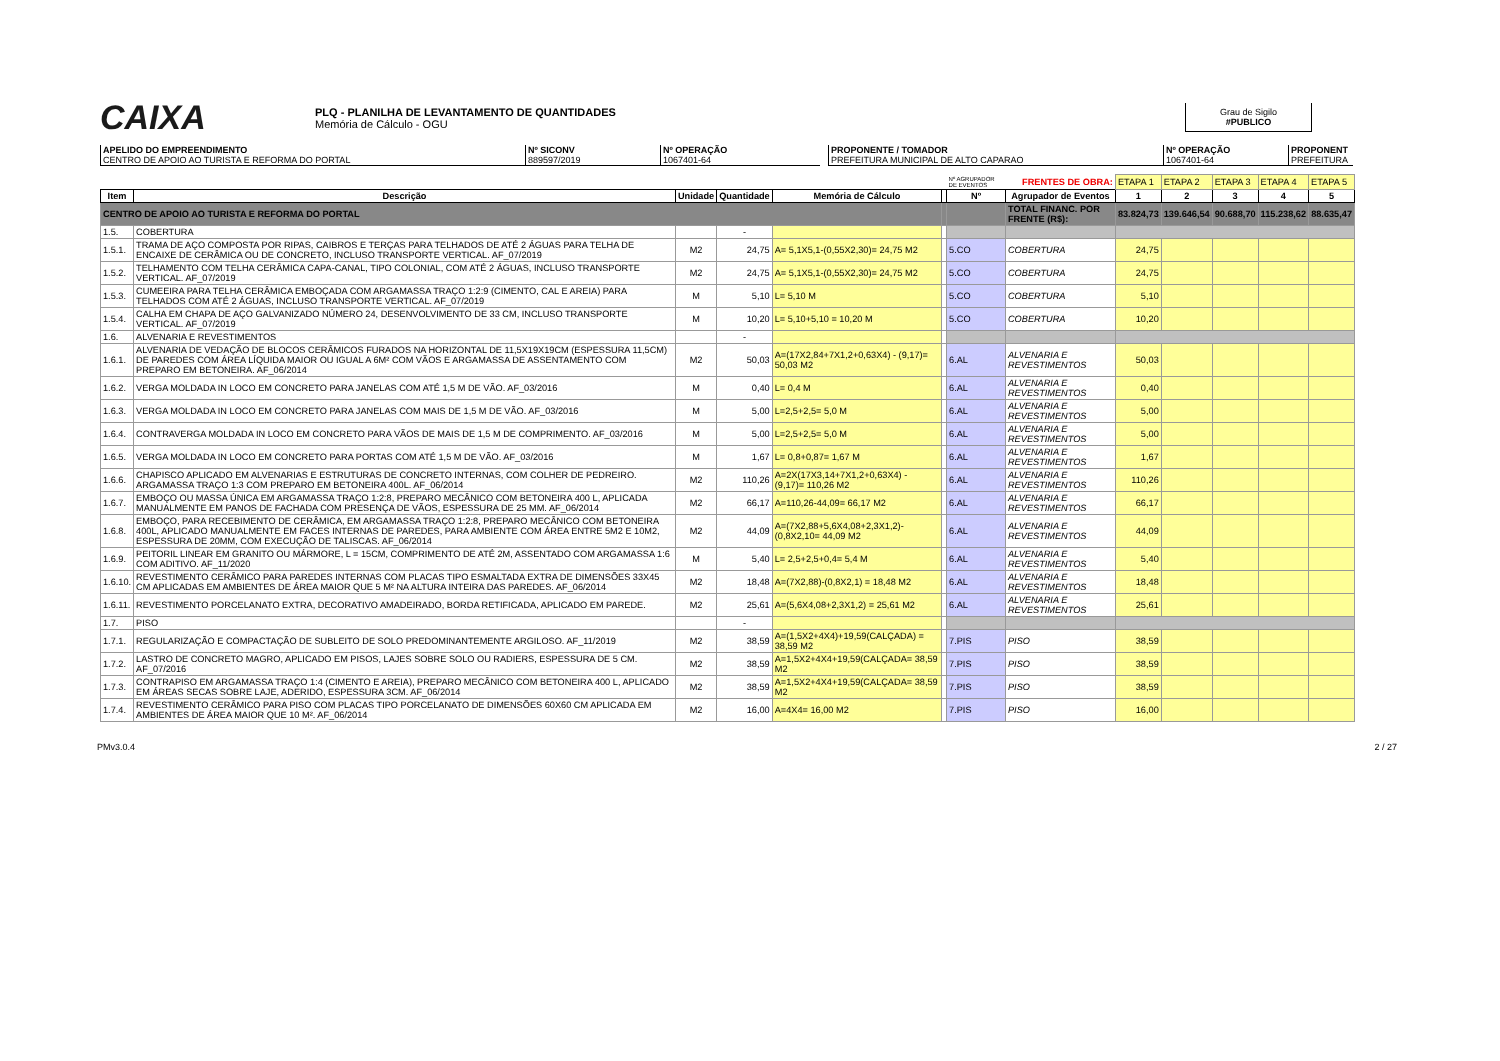CAIXA
PLQ - PLANILHA DE LEVANTAMENTO DE QUANTIDADES
Memória de Cálculo - OGU
Grau de Sigilo
#PUBLICO
APELIDO DO EMPREENDIMENTO
CENTRO DE APOIO AO TURISTA E REFORMA DO PORTAL
Nº SICONV
889597/2019
Nº OPERAÇÃO
1067401-64
PROPONENTE / TOMADOR
PREFEITURA MUNICIPAL DE ALTO CAPARAO
Nº OPERAÇÃO
1067401-64
PROPONENT
PREFEITURA
| | | | | | | Nº AGRUPADOR DE EVENTOS | FRENTES DE OBRA: | ETAPA 1 | ETAPA 2 | ETAPA 3 | ETAPA 4 | ETAPA 5 |
| Item | Descrição | Unidade | Quantidade | Memória de Cálculo | | Nº | Agrupador de Eventos | 1 | 2 | 3 | 4 | 5 |
| CENTRO DE APOIO AO TURISTA E REFORMA DO PORTAL | | | | | | | TOTAL FINANC. POR FRENTE (R$): | 83.824,73 | 139.646,54 | 90.688,70 | 115.238,62 | 88.635,47 |
| 1.5. | COBERTURA | | - | | | | | | | | | |
| 1.5.1. | TRAMA DE AÇO COMPOSTA POR RIPAS, CAIBROS E TERÇAS PARA TELHADOS DE ATÉ 2 ÁGUAS PARA TELHA DE ENCAIXE DE CERÂMICA OU DE CONCRETO, INCLUSO TRANSPORTE VERTICAL. AF_07/2019 | M2 | 24,75 | A= 5,1X5,1-(0,55X2,30)= 24,75 M2 | | 5.CO | COBERTURA | 24,75 | | | | |
| 1.5.2. | TELHAMENTO COM TELHA CERÂMICA CAPA-CANAL, TIPO COLONIAL, COM ATÉ 2 ÁGUAS, INCLUSO TRANSPORTE VERTICAL. AF_07/2019 | M2 | 24,75 | A= 5,1X5,1-(0,55X2,30)= 24,75 M2 | | 5.CO | COBERTURA | 24,75 | | | | |
| 1.5.3. | CUMEEIRA PARA TELHA CERÂMICA EMBOÇADA COM ARGAMASSA TRAÇO 1:2:9 (CIMENTO, CAL E AREIA) PARA TELHADOS COM ATÉ 2 ÁGUAS, INCLUSO TRANSPORTE VERTICAL. AF_07/2019 | M | 5,10 | L= 5,10 M | | 5.CO | COBERTURA | 5,10 | | | | |
| 1.5.4. | CALHA EM CHAPA DE AÇO GALVANIZADO NÚMERO 24, DESENVOLVIMENTO DE 33 CM, INCLUSO TRANSPORTE VERTICAL. AF_07/2019 | M | 10,20 | L= 5,10+5,10 = 10,20 M | | 5.CO | COBERTURA | 10,20 | | | | |
| 1.6. | ALVENARIA E REVESTIMENTOS | | - | | | | | | | | | |
| 1.6.1. | ALVENARIA DE VEDAÇÃO DE BLOCOS CERÂMICOS FURADOS NA HORIZONTAL DE 11,5X19X19CM (ESPESSURA 11,5CM) DE PAREDES COM ÁREA LÍQUIDA MAIOR OU IGUAL A 6M² COM VÃOS E ARGAMASSA DE ASSENTAMENTO COM PREPARO EM BETONEIRA. AF_06/2014 | M2 | 50,03 | A=(17X2,84+7X1,2+0,63X4) - (9,17)= 50,03 M2 | | 6.AL | ALVENARIA E REVESTIMENTOS | 50,03 | | | | |
| 1.6.2. | VERGA MOLDADA IN LOCO EM CONCRETO PARA JANELAS COM ATÉ 1,5 M DE VÃO. AF_03/2016 | M | 0,40 | L= 0,4 M | | 6.AL | ALVENARIA E REVESTIMENTOS | 0,40 | | | | |
| 1.6.3. | VERGA MOLDADA IN LOCO EM CONCRETO PARA JANELAS COM MAIS DE 1,5 M DE VÃO. AF_03/2016 | M | 5,00 | L=2,5+2,5= 5,0 M | | 6.AL | ALVENARIA E REVESTIMENTOS | 5,00 | | | | |
| 1.6.4. | CONTRAVERGA MOLDADA IN LOCO EM CONCRETO PARA VÃOS DE MAIS DE 1,5 M DE COMPRIMENTO. AF_03/2016 | M | 5,00 | L=2,5+2,5= 5,0 M | | 6.AL | ALVENARIA E REVESTIMENTOS | 5,00 | | | | |
| 1.6.5. | VERGA MOLDADA IN LOCO EM CONCRETO PARA PORTAS COM ATÉ 1,5 M DE VÃO. AF_03/2016 | M | 1,67 | L= 0,8+0,87= 1,67 M | | 6.AL | ALVENARIA E REVESTIMENTOS | 1,67 | | | | |
| 1.6.6. | CHAPISCO APLICADO EM ALVENARIAS E ESTRUTURAS DE CONCRETO INTERNAS, COM COLHER DE PEDREIRO. ARGAMASSA TRAÇO 1:3 COM PREPARO EM BETONEIRA 400L. AF_06/2014 | M2 | 110,26 | A=2X(17X3,14+7X1,2+0,63X4) - (9,17)= 110,26 M2 | | 6.AL | ALVENARIA E REVESTIMENTOS | 110,26 | | | | |
| 1.6.7. | EMBOÇO OU MASSA ÚNICA EM ARGAMASSA TRAÇO 1:2:8, PREPARO MECÂNICO COM BETONEIRA 400 L, APLICADA MANUALMENTE EM PANOS DE FACHADA COM PRESENÇA DE VÃOS, ESPESSURA DE 25 MM. AF_06/2014 | M2 | 66,17 | A=110,26-44,09= 66,17 M2 | | 6.AL | ALVENARIA E REVESTIMENTOS | 66,17 | | | | |
| 1.6.8. | EMBOÇO, PARA RECEBIMENTO DE CERÂMICA, EM ARGAMASSA TRAÇO 1:2:8, PREPARO MECÂNICO COM BETONEIRA 400L, APLICADO MANUALMENTE EM FACES INTERNAS DE PAREDES, PARA AMBIENTE COM ÁREA ENTRE 5M2 E 10M2, ESPESSURA DE 20MM, COM EXECUÇÃO DE TALISCAS. AF_06/2014 | M2 | 44,09 | A=(7X2,88+5,6X4,08+2,3X1,2)-(0,8X2,10= 44,09 M2 | | 6.AL | ALVENARIA E REVESTIMENTOS | 44,09 | | | | |
| 1.6.9. | PEITORIL LINEAR EM GRANITO OU MÁRMORE, L = 15CM, COMPRIMENTO DE ATÉ 2M, ASSENTADO COM ARGAMASSA 1:6 COM ADITIVO. AF_11/2020 | M | 5,40 | L= 2,5+2,5+0,4= 5,4 M | | 6.AL | ALVENARIA E REVESTIMENTOS | 5,40 | | | | |
| 1.6.10. | REVESTIMENTO CERÂMICO PARA PAREDES INTERNAS COM PLACAS TIPO ESMALTADA EXTRA DE DIMENSÕES 33X45 CM APLICADAS EM AMBIENTES DE ÁREA MAIOR QUE 5 M² NA ALTURA INTEIRA DAS PAREDES. AF_06/2014 | M2 | 18,48 | A=(7X2,88)-(0,8X2,1) = 18,48 M2 | | 6.AL | ALVENARIA E REVESTIMENTOS | 18,48 | | | | |
| 1.6.11. | REVESTIMENTO PORCELANATO EXTRA, DECORATIVO AMADEIRADO, BORDA RETIFICADA, APLICADO EM PAREDE. | M2 | 25,61 | A=(5,6X4,08+2,3X1,2) = 25,61 M2 | | 6.AL | ALVENARIA E REVESTIMENTOS | 25,61 | | | | |
| 1.7. | PISO | | - | | | | | | | | | |
| 1.7.1. | REGULARIZAÇÃO E COMPACTAÇÃO DE SUBLEITO DE SOLO PREDOMINANTEMENTE ARGILOSO. AF_11/2019 | M2 | 38,59 | A=(1,5X2+4X4)+19,59(CALÇADA) = 38,59 M2 | | 7.PIS | PISO | 38,59 | | | | |
| 1.7.2. | LASTRO DE CONCRETO MAGRO, APLICADO EM PISOS, LAJES SOBRE SOLO OU RADIERS, ESPESSURA DE 5 CM. AF_07/2016 | M2 | 38,59 | A=1,5X2+4X4+19,59(CALÇADA= 38,59 M2 | | 7.PIS | PISO | 38,59 | | | | |
| 1.7.3. | CONTRAPISO EM ARGAMASSA TRAÇO 1:4 (CIMENTO E AREIA), PREPARO MECÂNICO COM BETONEIRA 400 L, APLICADO EM ÁREAS SECAS SOBRE LAJE, ADERIDO, ESPESSURA 3CM. AF_06/2014 | M2 | 38,59 | A=1,5X2+4X4+19,59(CALÇADA= 38,59 M2 | | 7.PIS | PISO | 38,59 | | | | |
| 1.7.4. | REVESTIMENTO CERÂMICO PARA PISO COM PLACAS TIPO PORCELANATO DE DIMENSÕES 60X60 CM APLICADA EM AMBIENTES DE ÁREA MAIOR QUE 10 M². AF_06/2014 | M2 | 16,00 | A=4X4= 16,00 M2 | | 7.PIS | PISO | 16,00 | | | | |
PMv3.0.4 2 / 27